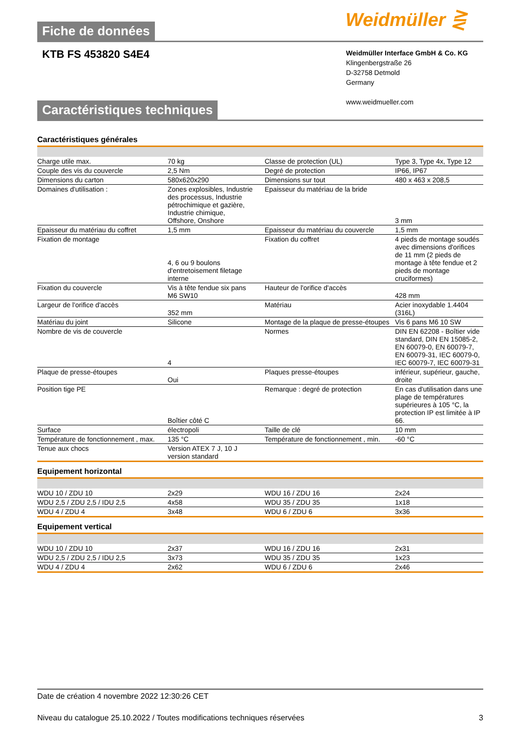Weidmüller ⋛
Fiche de données
KTB FS 453820 S4E4
Weidmüller Interface GmbH & Co. KG
Klingenbergstraße 26
D-32758 Detmold
Germany
www.weidmueller.com
Caractéristiques techniques
Caractéristiques générales
| Charge utile max. | 70 kg | Classe de protection (UL) | Type 3, Type 4x, Type 12 |
| Couple des vis du couvercle | 2,5 Nm | Degré de protection | IP66, IP67 |
| Dimensions du carton | 580x620x290 | Dimensions sur tout | 480 x 463 x 208,5 |
| Domaines d'utilisation : | Zones explosibles, Industrie des processus, Industrie pétrochimique et gazière, Industrie chimique, Offshore, Onshore | Epaisseur du matériau de la bride | 3 mm |
| Epaisseur du matériau du coffret | 1,5 mm | Epaisseur du matériau du couvercle | 1,5 mm |
| Fixation de montage | 4, 6 ou 9 boulons d'entretoisement filetage interne | Fixation du coffret | 4 pieds de montage soudés avec dimensions d'orifices de 11 mm (2 pieds de montage à tête fendue et 2 pieds de montage cruciformes) |
| Fixation du couvercle | Vis à tête fendue six pans M6 SW10 | Hauteur de l'orifice d'accès | 428 mm |
| Largeur de l'orifice d'accès | 352 mm | Matériau | Acier inoxydable 1.4404 (316L) |
| Matériau du joint | Silicone | Montage de la plaque de presse-étoupes | Vis 6 pans M6 10 SW |
| Nombre de vis de couvercle | 4 | Normes | DIN EN 62208 - Boîtier vide standard, DIN EN 15085-2, EN 60079-0, EN 60079-7, EN 60079-31, IEC 60079-0, IEC 60079-7, IEC 60079-31 |
| Plaque de presse-étoupes | Oui | Plaques presse-étoupes | inférieur, supérieur, gauche, droite |
| Position tige PE | Boîtier côté C | Remarque : degré de protection | En cas d'utilisation dans une plage de températures supérieures à 105 °C, la protection IP est limitée à IP 66. |
| Surface | électropoli | Taille de clé | 10 mm |
| Température de fonctionnement , max. | 135 °C | Température de fonctionnement , min. | -60 °C |
| Tenue aux chocs | Version ATEX 7 J, 10 J version standard | | |
Equipement horizontal
| WDU 10 / ZDU 10 | 2x29 | WDU 16 / ZDU 16 | 2x24 |
| WDU 2,5 / ZDU 2,5 / IDU 2,5 | 4x58 | WDU 35 / ZDU 35 | 1x18 |
| WDU 4 / ZDU 4 | 3x48 | WDU 6 / ZDU 6 | 3x36 |
Equipement vertical
| WDU 10 / ZDU 10 | 2x37 | WDU 16 / ZDU 16 | 2x31 |
| WDU 2,5 / ZDU 2,5 / IDU 2,5 | 3x73 | WDU 35 / ZDU 35 | 1x23 |
| WDU 4 / ZDU 4 | 2x62 | WDU 6 / ZDU 6 | 2x46 |
Date de création 4 novembre 2022 12:30:26 CET
Niveau du catalogue 25.10.2022 / Toutes modifications techniques réservées 3